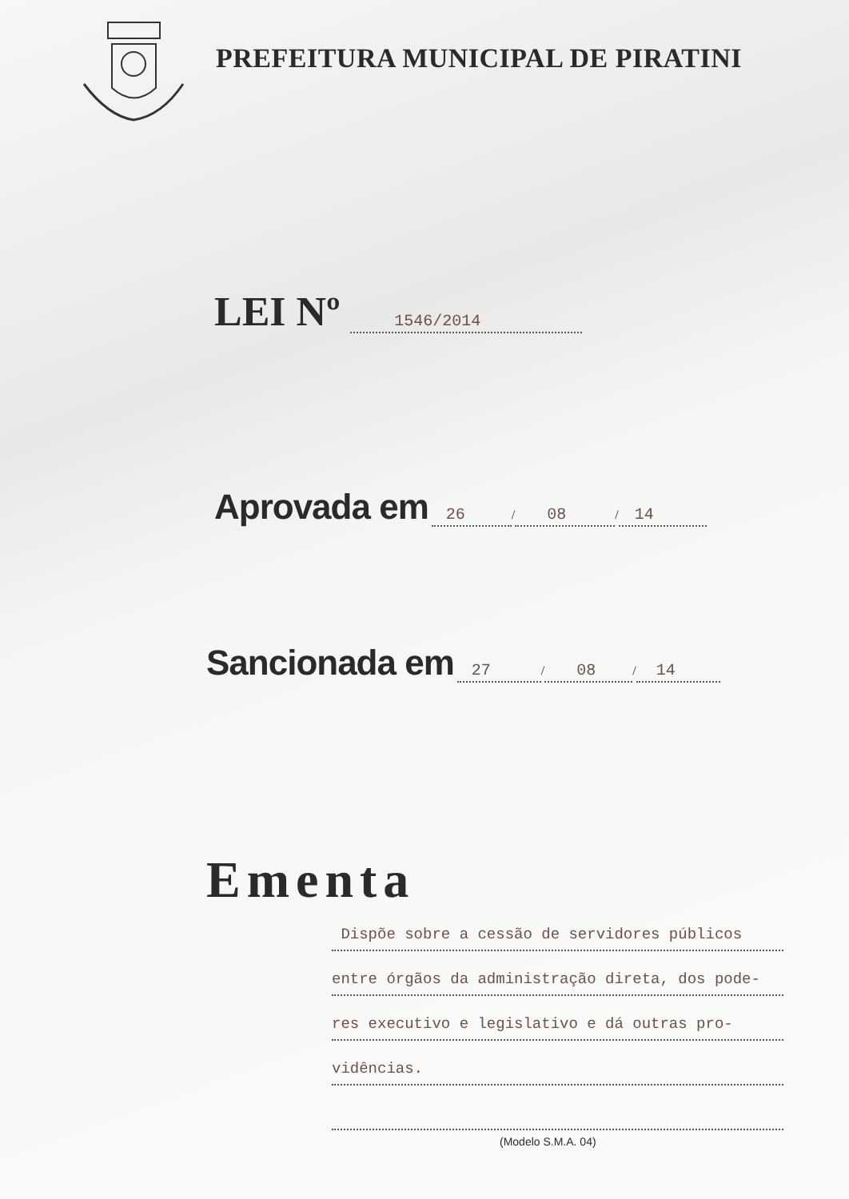PREFEITURA MUNICIPAL DE PIRATINI
LEI Nº 1546/2014
Aprovada em 26 / 08 / 14
Sancionada em 27 / 08 / 14
Ementa
Dispõe sobre a cessão de servidores públicos
entre órgãos da administração direta, dos pode-
res executivo e legislativo e dá outras pro-
vidências.
(Modelo S.M.A. 04)